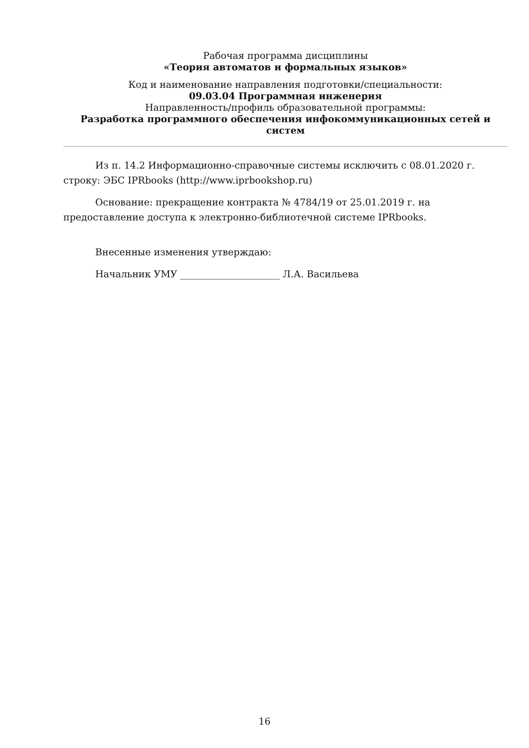Рабочая программа дисциплины
«Теория автоматов и формальных языков»
Код и наименование направления подготовки/специальности:
09.03.04 Программная инженерия
Направленность/профиль образовательной программы:
Разработка программного обеспечения инфокоммуникационных сетей и систем
Из п. 14.2 Информационно-справочные системы исключить с 08.01.2020 г. строку: ЭБС IPRbooks (http://www.iprbookshop.ru)
Основание: прекращение контракта № 4784/19 от 25.01.2019 г. на предоставление доступа к электронно-библиотечной системе IPRbooks.
Внесенные изменения утверждаю:
Начальник УМУ _____________________ Л.А. Васильева
16